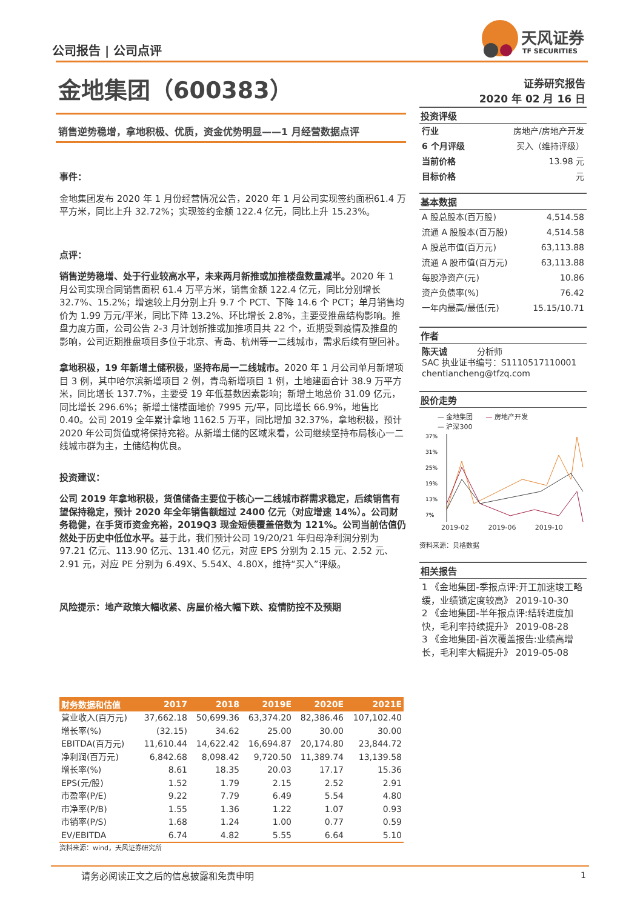公司报告 | 公司点评
天风证券
TF SECURITIES
金地集团（600383）
证券研究报告
2020 年 02 月 16 日
销售逆势稳增，拿地积极、优质，资金优势明显——1 月经营数据点评
事件：
金地集团发布 2020 年 1 月份经营情况公告，2020 年 1 月公司实现签约面积61.4 万平方米，同比上升 32.72%；实现签约金额 122.4 亿元，同比上升 15.23%。
点评：
销售逆势稳增、处于行业较高水平，未来两月新推或加推楼盘数量减半。2020 年 1 月公司实现合同销售面积 61.4 万平方米，销售金额 122.4 亿元，同比分别增长 32.7%、15.2%；增速较上月分别上升 9.7 个 PCT、下降 14.6 个 PCT；单月销售均价为 1.99 万元/平米，同比下降 13.2%、环比增长 2.8%，主要受推盘结构影响。推盘力度方面，公司公告 2-3 月计划新推或加推项目共 22 个，近期受到疫情及推盘的影响，公司近期推盘项目多位于北京、青岛、杭州等一二线城市，需求后续有望回补。
拿地积极，19 年新增土储积极，坚持布局一二线城市。2020 年 1 月公司单月新增项目 3 例，其中哈尔滨新增项目 2 例，青岛新增项目 1 例，土地建面合计 38.9 万平方米，同比增长 137.7%，主要受 19 年低基数因素影响；新增土地总价 31.09 亿元，同比增长 296.6%；新增土储楼面地价 7995 元/平，同比增长 66.9%，地售比 0.40。公司 2019 全年累计拿地 1162.5 万平，同比增加 32.37%，拿地积极，预计 2020 年公司货值或将保持充裕。从新增土储的区域来看，公司继续坚持布局核心一二线城市群为主，土储结构优良。
投资建议：
公司 2019 年拿地积极，货值储备主要位于核心一二线城市群需求稳定，后续销售有望保持稳定，预计 2020 年全年销售额超过 2400 亿元（对应增速 14%）。公司财务稳健，在手货币资金充裕，2019Q3 现金短债覆盖倍数为 121%。公司当前估值仍然处于历史中低位水平。基于此，我们预计公司 19/20/21 年归母净利润分别为 97.21 亿元、113.90 亿元、131.40 亿元，对应 EPS 分别为 2.15 元、2.52 元、2.91 元，对应 PE 分别为 6.49X、5.54X、4.80X，维持“买入”评级。
风险提示：地产政策大幅收紧、房屋价格大幅下跌、疫情防控不及预期
投资评级
行业 房地产/房地产开发
6 个月评级 买入（维持评级）
当前价格 13.98 元
目标价格 元
基本数据
A 股总股本(百万股) 4,514.58
流通 A 股股本(百万股) 4,514.58
A 股总市值(百万元) 63,113.88
流通 A 股市值(百万元) 63,113.88
每股净资产(元) 10.86
资产负债率(%) 76.42
一年内最高/最低(元) 15.15/10.71
作者
陈天诚 分析师
SAC 执业证书编号：S1110517110001
chentiancheng@tfzq.com
股价走势
— 金地集团 — 房地产开发
— 沪深300
37%
31%
25%
19%
13%
7%
2019-02 2019-06 2019-10
资料来源：贝格数据
相关报告
1 《金地集团-季报点评:开工加速竣工略缓，业绩锁定度较高》 2019-10-30
2 《金地集团-半年报点评:结转进度加快，毛利率持续提升》 2019-08-28
3 《金地集团-首次覆盖报告:业绩高增长，毛利率大幅提升》 2019-05-08
| 财务数据和估值 | 2017 | 2018 | 2019E | 2020E | 2021E |
| --- | --- | --- | --- | --- | --- |
| 营业收入(百万元) | 37,662.18 | 50,699.36 | 63,374.20 | 82,386.46 | 107,102.40 |
| 增长率(%) | (32.15) | 34.62 | 25.00 | 30.00 | 30.00 |
| EBITDA(百万元) | 11,610.44 | 14,622.42 | 16,694.87 | 20,174.80 | 23,844.72 |
| 净利润(百万元) | 6,842.68 | 8,098.42 | 9,720.50 | 11,389.74 | 13,139.58 |
| 增长率(%) | 8.61 | 18.35 | 20.03 | 17.17 | 15.36 |
| EPS(元/股) | 1.52 | 1.79 | 2.15 | 2.52 | 2.91 |
| 市盈率(P/E) | 9.22 | 7.79 | 6.49 | 5.54 | 4.80 |
| 市净率(P/B) | 1.55 | 1.36 | 1.22 | 1.07 | 0.93 |
| 市销率(P/S) | 1.68 | 1.24 | 1.00 | 0.77 | 0.59 |
| EV/EBITDA | 6.74 | 4.82 | 5.55 | 6.64 | 5.10 |
资料来源：wind，天风证券研究所
请务必阅读正文之后的信息披露和免责申明
1